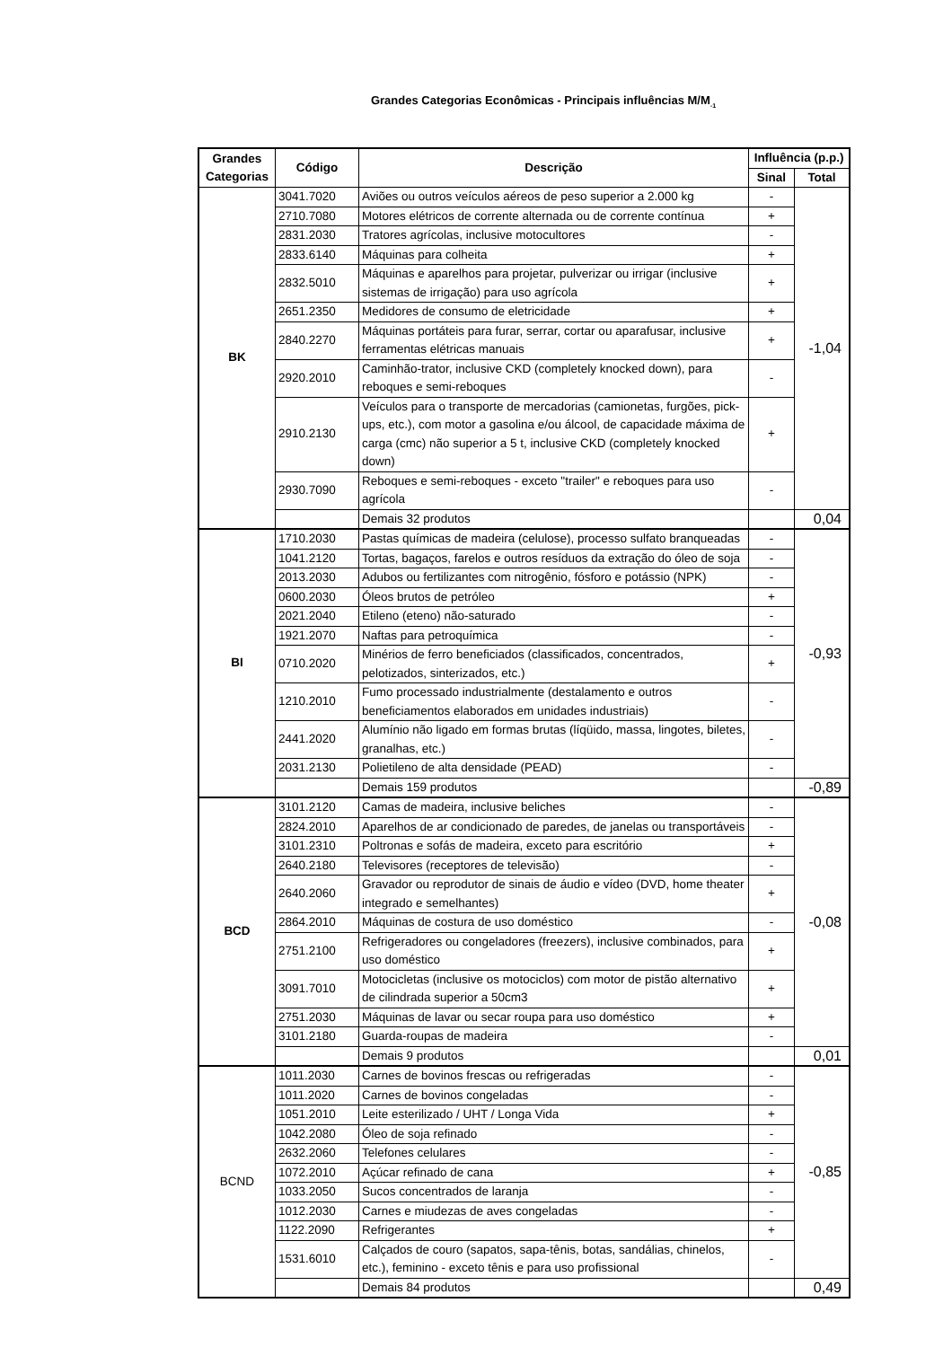Grandes Categorias Econômicas - Principais influências M/M<sub>-1</sub>
| Grandes Categorias | Código | Descrição | Influência (p.p.) | |
| --- | --- | --- | --- | --- |
| | | | Sinal | Total |
| BK | 3041.7020 | Aviões ou outros veículos aéreos de peso superior a 2.000 kg | - | -1,04 |
| | 2710.7080 | Motores elétricos de corrente alternada ou de corrente contínua | + | |
| | 2831.2030 | Tratores agrícolas, inclusive motocultores | - | |
| | 2833.6140 | Máquinas para colheita | + | |
| | 2832.5010 | Máquinas e aparelhos para projetar, pulverizar ou irrigar (inclusive sistemas de irrigação) para uso agrícola | + | |
| | 2651.2350 | Medidores de consumo de eletricidade | + | |
| | 2840.2270 | Máquinas portáteis para furar, serrar, cortar ou aparafusar, inclusive ferramentas elétricas manuais | + | |
| | 2920.2010 | Caminhão-trator, inclusive CKD (completely knocked down), para reboques e semi-reboques | - | |
| | 2910.2130 | Veículos para o transporte de mercadorias (camionetas, furgões, pick-ups, etc.), com motor a gasolina e/ou álcool, de capacidade máxima de carga (cmc) não superior a 5 t, inclusive CKD (completely knocked down) | + | |
| | 2930.7090 | Reboques e semi-reboques - exceto "trailer" e reboques para uso agrícola | - | |
| | | Demais 32 produtos | | 0,04 |
| BI | 1710.2030 | Pastas químicas de madeira (celulose), processo sulfato branqueadas | - | -0,93 |
| | 1041.2120 | Tortas, bagaços, farelos e outros resíduos da extração do óleo de soja | - | |
| | 2013.2030 | Adubos ou fertilizantes com nitrogênio, fósforo e potássio (NPK) | - | |
| | 0600.2030 | Óleos brutos de petróleo | + | |
| | 2021.2040 | Etileno (eteno) não-saturado | - | |
| | 1921.2070 | Naftas para petroquímica | - | |
| | 0710.2020 | Minérios de ferro beneficiados (classificados, concentrados, pelotizados, sinterizados, etc.) | + | |
| | 1210.2010 | Fumo processado industrialmente (destalamento e outros beneficiamentos elaborados em unidades industriais) | - | |
| | 2441.2020 | Alumínio não ligado em formas brutas (líqüido, massa, lingotes, biletes, granalhas, etc.) | - | |
| | 2031.2130 | Polietileno de alta densidade (PEAD) | - | |
| | | Demais 159 produtos | | -0,89 |
| BCD | 3101.2120 | Camas de madeira, inclusive beliches | - | -0,08 |
| | 2824.2010 | Aparelhos de ar condicionado de paredes, de janelas ou transportáveis | - | |
| | 3101.2310 | Poltronas e sofás de madeira, exceto para escritório | + | |
| | 2640.2180 | Televisores (receptores de televisão) | - | |
| | 2640.2060 | Gravador ou reprodutor de sinais de áudio e vídeo (DVD, home theater integrado e semelhantes) | + | |
| | 2864.2010 | Máquinas de costura de uso doméstico | - | |
| | 2751.2100 | Refrigeradores ou congeladores (freezers), inclusive combinados, para uso doméstico | + | |
| | 3091.7010 | Motocicletas (inclusive os motociclos) com motor de pistão alternativo de cilindrada superior a 50cm3 | + | |
| | 2751.2030 | Máquinas de lavar ou secar roupa para uso doméstico | + | |
| | 3101.2180 | Guarda-roupas de madeira | - | |
| | | Demais 9 produtos | | 0,01 |
| BCND | 1011.2030 | Carnes de bovinos frescas ou refrigeradas | - | -0,85 |
| | 1011.2020 | Carnes de bovinos congeladas | - | |
| | 1051.2010 | Leite esterilizado / UHT / Longa Vida | + | |
| | 1042.2080 | Óleo de soja refinado | - | |
| | 2632.2060 | Telefones celulares | - | |
| | 1072.2010 | Açúcar refinado de cana | + | |
| | 1033.2050 | Sucos concentrados de laranja | - | |
| | 1012.2030 | Carnes e miudezas de aves congeladas | - | |
| | 1122.2090 | Refrigerantes | + | |
| | 1531.6010 | Calçados de couro (sapatos, sapa-tênis, botas, sandálias, chinelos, etc.), feminino - exceto tênis e para uso profissional | - | |
| | | Demais 84 produtos | | 0,49 |